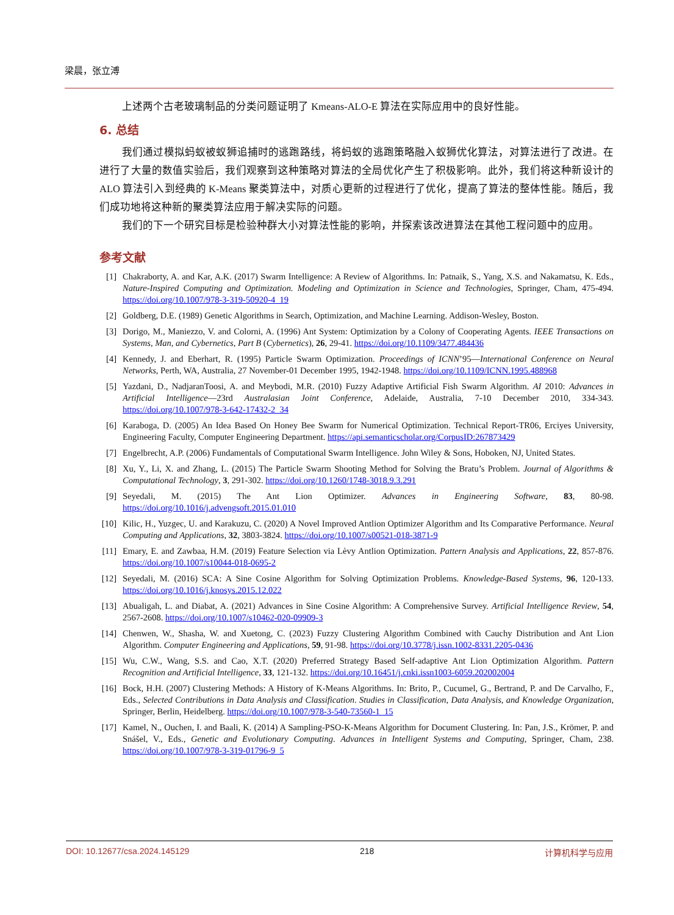梁晨，张立溥
上述两个古老玻璃制品的分类问题证明了 Kmeans-ALO-E 算法在实际应用中的良好性能。
6. 总结
我们通过模拟蚂蚁被蚁狮追捕时的逃跑路线，将蚂蚁的逃跑策略融入蚁狮优化算法，对算法进行了改进。在进行了大量的数值实验后，我们观察到这种策略对算法的全局优化产生了积极影响。此外，我们将这种新设计的 ALO 算法引入到经典的 K-Means 聚类算法中，对质心更新的过程进行了优化，提高了算法的整体性能。随后，我们成功地将这种新的聚类算法应用于解决实际的问题。
我们的下一个研究目标是检验种群大小对算法性能的影响，并探索该改进算法在其他工程问题中的应用。
参考文献
[1] Chakraborty, A. and Kar, A.K. (2017) Swarm Intelligence: A Review of Algorithms. In: Patnaik, S., Yang, X.S. and Nakamatsu, K. Eds., Nature-Inspired Computing and Optimization. Modeling and Optimization in Science and Technologies, Springer, Cham, 475-494. https://doi.org/10.1007/978-3-319-50920-4_19
[2] Goldberg, D.E. (1989) Genetic Algorithms in Search, Optimization, and Machine Learning. Addison-Wesley, Boston.
[3] Dorigo, M., Maniezzo, V. and Colorni, A. (1996) Ant System: Optimization by a Colony of Cooperating Agents. IEEE Transactions on Systems, Man, and Cybernetics, Part B (Cybernetics), 26, 29-41. https://doi.org/10.1109/3477.484436
[4] Kennedy, J. and Eberhart, R. (1995) Particle Swarm Optimization. Proceedings of ICNN’95—International Conference on Neural Networks, Perth, WA, Australia, 27 November-01 December 1995, 1942-1948. https://doi.org/10.1109/ICNN.1995.488968
[5] Yazdani, D., NadjaranToosi, A. and Meybodi, M.R. (2010) Fuzzy Adaptive Artificial Fish Swarm Algorithm. AI 2010: Advances in Artificial Intelligence—23rd Australasian Joint Conference, Adelaide, Australia, 7-10 December 2010, 334-343. https://doi.org/10.1007/978-3-642-17432-2_34
[6] Karaboga, D. (2005) An Idea Based On Honey Bee Swarm for Numerical Optimization. Technical Report-TR06, Erciyes University, Engineering Faculty, Computer Engineering Department. https://api.semanticscholar.org/CorpusID:267873429
[7] Engelbrecht, A.P. (2006) Fundamentals of Computational Swarm Intelligence. John Wiley & Sons, Hoboken, NJ, United States.
[8] Xu, Y., Li, X. and Zhang, L. (2015) The Particle Swarm Shooting Method for Solving the Bratu’s Problem. Journal of Algorithms & Computational Technology, 3, 291-302. https://doi.org/10.1260/1748-3018.9.3.291
[9] Seyedali, M. (2015) The Ant Lion Optimizer. Advances in Engineering Software, 83, 80-98. https://doi.org/10.1016/j.advengsoft.2015.01.010
[10] Kilic, H., Yuzgec, U. and Karakuzu, C. (2020) A Novel Improved Antlion Optimizer Algorithm and Its Comparative Performance. Neural Computing and Applications, 32, 3803-3824. https://doi.org/10.1007/s00521-018-3871-9
[11] Emary, E. and Zawbaa, H.M. (2019) Feature Selection via Lèvy Antlion Optimization. Pattern Analysis and Applications, 22, 857-876. https://doi.org/10.1007/s10044-018-0695-2
[12] Seyedali, M. (2016) SCA: A Sine Cosine Algorithm for Solving Optimization Problems. Knowledge-Based Systems, 96, 120-133. https://doi.org/10.1016/j.knosys.2015.12.022
[13] Abualigah, L. and Diabat, A. (2021) Advances in Sine Cosine Algorithm: A Comprehensive Survey. Artificial Intelligence Review, 54, 2567-2608. https://doi.org/10.1007/s10462-020-09909-3
[14] Chenwen, W., Shasha, W. and Xuetong, C. (2023) Fuzzy Clustering Algorithm Combined with Cauchy Distribution and Ant Lion Algorithm. Computer Engineering and Applications, 59, 91-98. https://doi.org/10.3778/j.issn.1002-8331.2205-0436
[15] Wu, C.W., Wang, S.S. and Cao, X.T. (2020) Preferred Strategy Based Self-adaptive Ant Lion Optimization Algorithm. Pattern Recognition and Artificial Intelligence, 33, 121-132. https://doi.org/10.16451/j.cnki.issn1003-6059.202002004
[16] Bock, H.H. (2007) Clustering Methods: A History of K-Means Algorithms. In: Brito, P., Cucumel, G., Bertrand, P. and De Carvalho, F., Eds., Selected Contributions in Data Analysis and Classification. Studies in Classification, Data Analysis, and Knowledge Organization, Springer, Berlin, Heidelberg. https://doi.org/10.1007/978-3-540-73560-1_15
[17] Kamel, N., Ouchen, I. and Baali, K. (2014) A Sampling-PSO-K-Means Algorithm for Document Clustering. In: Pan, J.S., Krömer, P. and Snášel, V., Eds., Genetic and Evolutionary Computing. Advances in Intelligent Systems and Computing, Springer, Cham, 238. https://doi.org/10.1007/978-3-319-01796-9_5
DOI: 10.12677/csa.2024.145129 218 计算机科学与应用